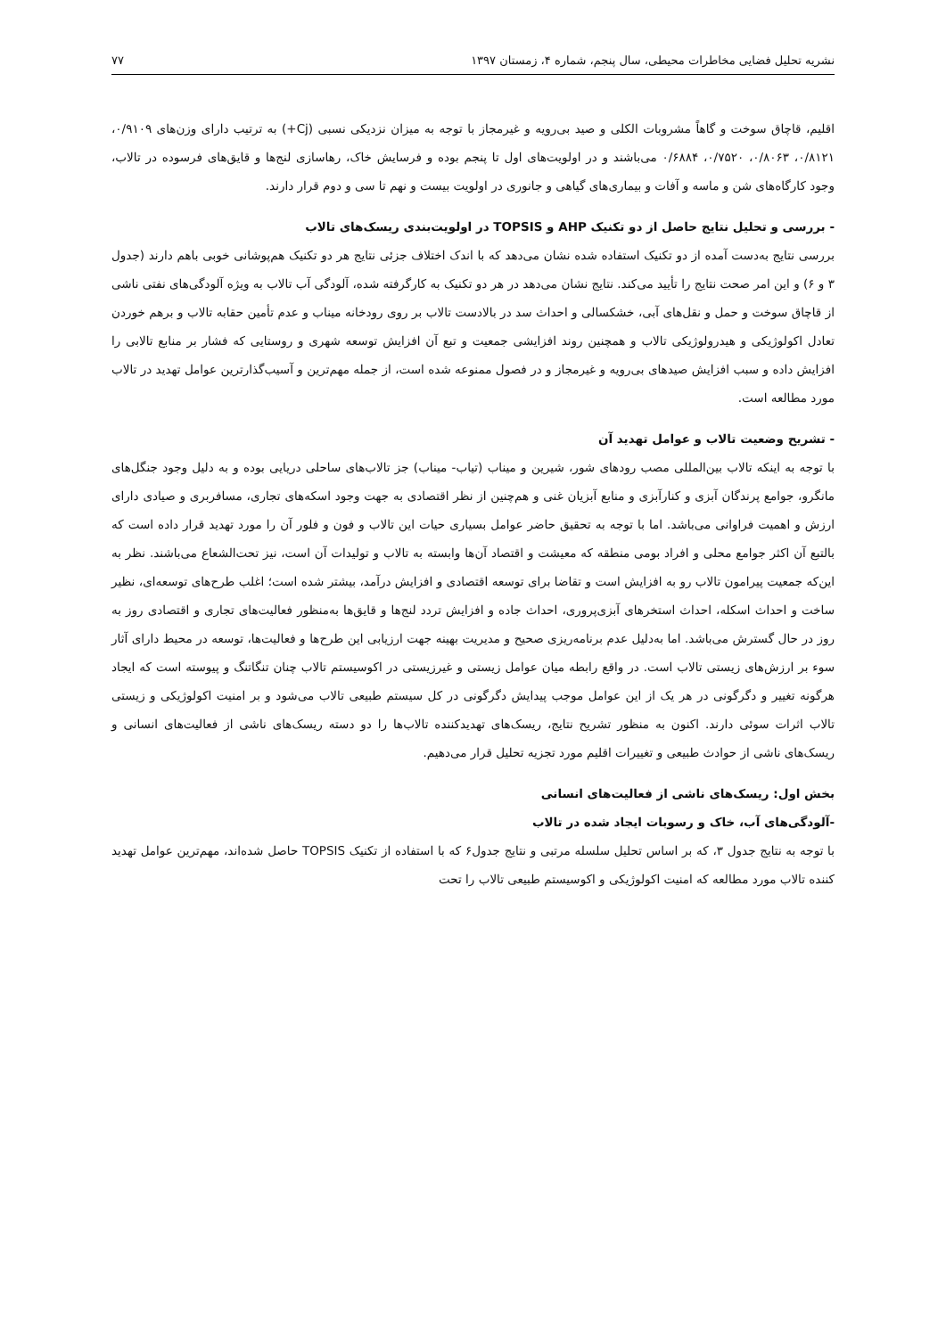نشریه تحلیل فضایی مخاطرات محیطی، سال پنجم، شماره ۴، زمستان ۱۳۹۷ ۷۷
اقلیم، قاچاق سوخت و گاهاً مشروبات الکلی و صید بی‌رویه و غیرمجاز با توجه به میزان نزدیکی نسبی (Cj+) به ترتیب دارای وزن‌های ۰/۹۱۰۹، ۰/۸۱۲۱، ۰/۸۰۶۳، ۰/۷۵۲۰، ۰/۶۸۸۴ می‌باشند و در اولویت‌های اول تا پنجم بوده و فرسایش خاک، رهاسازی لنج‌ها و قایق‌های فرسوده در تالاب، وجود کارگاه‌های شن و ماسه و آفات و بیماری‌های گیاهی و جانوری در اولویت بیست و نهم تا سی و دوم قرار دارند.
- بررسی و تحلیل نتایج حاصل از دو تکنیک AHP و TOPSIS در اولویت‌بندی ریسک‌های تالاب
بررسی نتایج به‌دست آمده از دو تکنیک استفاده شده نشان می‌دهد که با اندک اختلاف جزئی نتایج هر دو تکنیک هم‌پوشانی خوبی باهم دارند (جدول ۳ و ۶) و این امر صحت نتایج را تأیید می‌کند. نتایج نشان می‌دهد در هر دو تکنیک به کارگرفته شده، آلودگی آب تالاب به ویژه آلودگی‌های نفتی ناشی از قاچاق سوخت و حمل و نقل‌های آبی، خشکسالی و احداث سد در بالادست تالاب بر روی رودخانه میناب و عدم تأمین حقابه تالاب و برهم خوردن تعادل اکولوژیکی و هیدرولوژیکی تالاب و همچنین روند افزایشی جمعیت و تبع آن افزایش توسعه شهری و روستایی که فشار بر منابع تالابی را افزایش داده و سبب افزایش صیدهای بی‌رویه و غیرمجاز و در فصول ممنوعه شده است، از جمله مهم‌ترین و آسیب‌گذارترین عوامل تهدید در تالاب مورد مطالعه است.
- تشریح وضعیت تالاب و عوامل تهدید آن
با توجه به اینکه تالاب بین‌المللی مصب رودهای شور، شیرین و میناب (تیاب- میناب) جز تالاب‌های ساحلی دریایی بوده و به دلیل وجود جنگل‌های مانگرو، جوامع پرندگان آبزی و کنارآبزی و منابع آبزیان غنی و هم‌چنین از نظر اقتصادی به جهت وجود اسکه‌های تجاری، مسافربری و صیادی دارای ارزش و اهمیت فراوانی می‌باشد. اما با توجه به تحقیق حاضر عوامل بسیاری حیات این تالاب و فون و فلور آن را مورد تهدید قرار داده است که بالتبع آن اکثر جوامع محلی و افراد بومی منطقه که معیشت و اقتصاد آن‌ها وابسته به تالاب و تولیدات آن است، نیز تحت‌الشعاع می‌باشند. نظر به این‌که جمعیت پیرامون تالاب رو به افزایش است و تقاضا برای توسعه اقتصادی و افزایش درآمد، بیشتر شده است؛ اغلب طرح‌های توسعه‌ای، نظیر ساخت و احداث اسکله، احداث استخرهای آبزی‌پروری، احداث جاده و افزایش تردد لنج‌ها و قایق‌ها به‌منظور فعالیت‌های تجاری و اقتصادی روز به روز در حال گسترش می‌باشد. اما به‌دلیل عدم برنامه‌ریزی صحیح و مدیریت بهینه جهت ارزیابی این طرح‌ها و فعالیت‌ها، توسعه در محیط دارای آثار سوء بر ارزش‌های زیستی تالاب است. در واقع رابطه میان عوامل زیستی و غیرزیستی در اکوسیستم تالاب چنان تنگاتنگ و پیوسته است که ایجاد هرگونه تغییر و دگرگونی در هر یک از این عوامل موجب پیدایش دگرگونی در کل سیستم طبیعی تالاب می‌شود و بر امنیت اکولوژیکی و زیستی تالاب اثرات سوئی دارند. اکنون به منظور تشریح نتایج، ریسک‌های تهدیدکننده تالاب‌ها را دو دسته ریسک‌های ناشی از فعالیت‌های انسانی و ریسک‌های ناشی از حوادث طبیعی و تغییرات اقلیم مورد تجزیه تحلیل قرار می‌دهیم.
بخش اول: ریسک‌های ناشی از فعالیت‌های انسانی
-آلودگی‌های آب، خاک و رسوبات ایجاد شده در تالاب
با توجه به نتایج جدول ۳، که بر اساس تحلیل سلسله مرتبی و نتایج جدول۶ که با استفاده از تکنیک TOPSIS حاصل شده‌اند، مهم‌ترین عوامل تهدید کننده تالاب مورد مطالعه که امنیت اکولوژیکی و اکوسیستم طبیعی تالاب را تحت